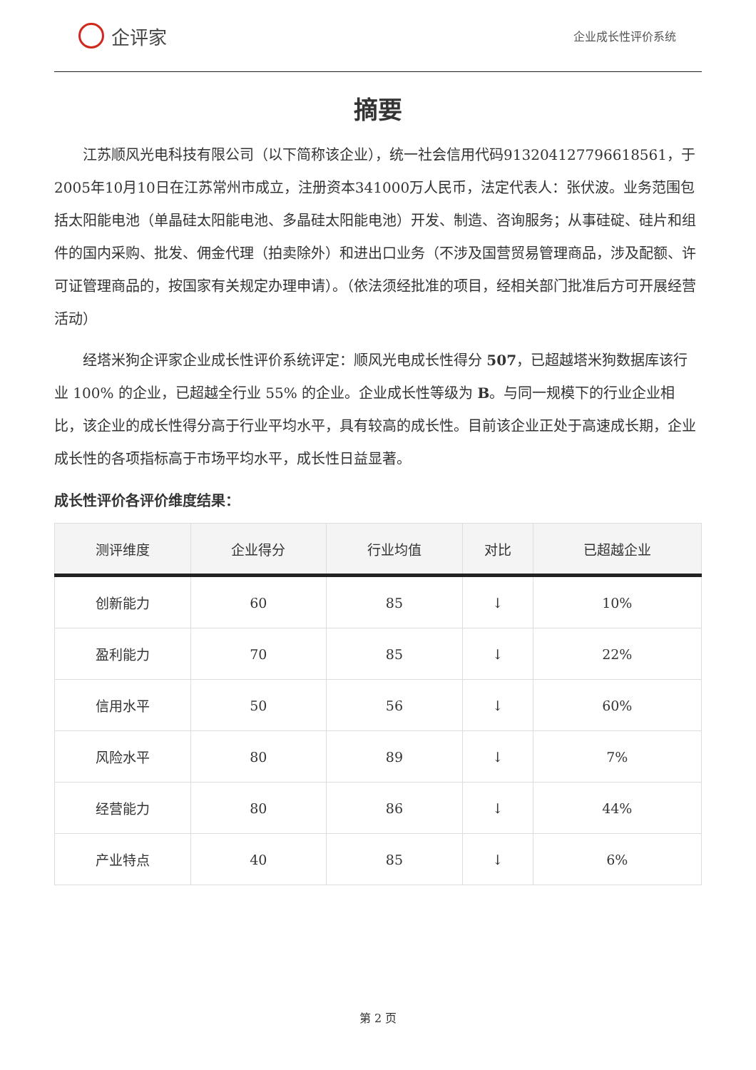企评家
企业成长性评价系统
摘要
江苏顺风光电科技有限公司（以下简称该企业），统一社会信用代码913204127796618561，于2005年10月10日在江苏常州市成立，注册资本341000万人民币，法定代表人：张伏波。业务范围包括太阳能电池（单晶硅太阳能电池、多晶硅太阳能电池）开发、制造、咨询服务；从事硅碇、硅片和组件的国内采购、批发、佣金代理（拍卖除外）和进出口业务（不涉及国营贸易管理商品，涉及配额、许可证管理商品的，按国家有关规定办理申请）。（依法须经批准的项目，经相关部门批准后方可开展经营活动）
经塔米狗企评家企业成长性评价系统评定：顺风光电成长性得分 507，已超越塔米狗数据库该行业 100% 的企业，已超越全行业 55% 的企业。企业成长性等级为 B。与同一规模下的行业企业相比，该企业的成长性得分高于行业平均水平，具有较高的成长性。目前该企业正处于高速成长期，企业成长性的各项指标高于市场平均水平，成长性日益显著。
成长性评价各评价维度结果：
| 测评维度 | 企业得分 | 行业均值 | 对比 | 已超越企业 |
| --- | --- | --- | --- | --- |
| 创新能力 | 60 | 85 | ↓ | 10% |
| 盈利能力 | 70 | 85 | ↓ | 22% |
| 信用水平 | 50 | 56 | ↓ | 60% |
| 风险水平 | 80 | 89 | ↓ | 7% |
| 经营能力 | 80 | 86 | ↓ | 44% |
| 产业特点 | 40 | 85 | ↓ | 6% |
第 2 页